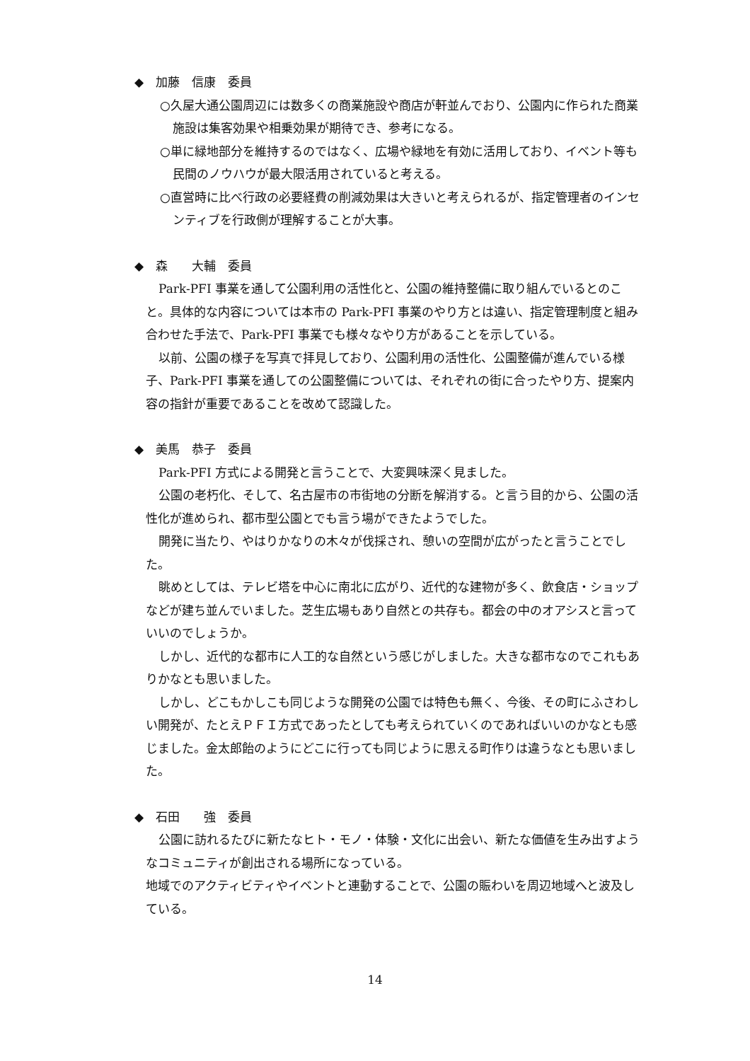◆　加藤　信康　委員
○久屋大通公園周辺には数多くの商業施設や商店が軒並んでおり、公園内に作られた商業施設は集客効果や相乗効果が期待でき、参考になる。
○単に緑地部分を維持するのではなく、広場や緑地を有効に活用しており、イベント等も民間のノウハウが最大限活用されていると考える。
○直営時に比べ行政の必要経費の削減効果は大きいと考えられるが、指定管理者のインセンティブを行政側が理解することが大事。
◆　森　　大輔　委員
Park-PFI 事業を通して公園利用の活性化と、公園の維持整備に取り組んでいるとのこと。具体的な内容については本市の Park-PFI 事業のやり方とは違い、指定管理制度と組み合わせた手法で、Park-PFI 事業でも様々なやり方があることを示している。
以前、公園の様子を写真で拝見しており、公園利用の活性化、公園整備が進んでいる様子、Park-PFI 事業を通しての公園整備については、それぞれの街に合ったやり方、提案内容の指針が重要であることを改めて認識した。
◆　美馬　恭子　委員
Park-PFI 方式による開発と言うことで、大変興味深く見ました。
公園の老朽化、そして、名古屋市の市街地の分断を解消する。と言う目的から、公園の活性化が進められ、都市型公園とでも言う場ができたようでした。
開発に当たり、やはりかなりの木々が伐採され、憩いの空間が広がったと言うことでした。
眺めとしては、テレビ塔を中心に南北に広がり、近代的な建物が多く、飲食店・ショップなどが建ち並んでいました。芝生広場もあり自然との共存も。都会の中のオアシスと言っていいのでしょうか。
しかし、近代的な都市に人工的な自然という感じがしました。大きな都市なのでこれもありかなとも思いました。
しかし、どこもかしこも同じような開発の公園では特色も無く、今後、その町にふさわしい開発が、たとえＰＦＩ方式であったとしても考えられていくのであればいいのかなとも感じました。金太郎飴のようにどこに行っても同じように思える町作りは違うなとも思いました。
◆　石田　　強　委員
公園に訪れるたびに新たなヒト・モノ・体験・文化に出会い、新たな価値を生み出すようなコミュニティが創出される場所になっている。
地域でのアクティビティやイベントと連動することで、公園の賑わいを周辺地域へと波及している。
14